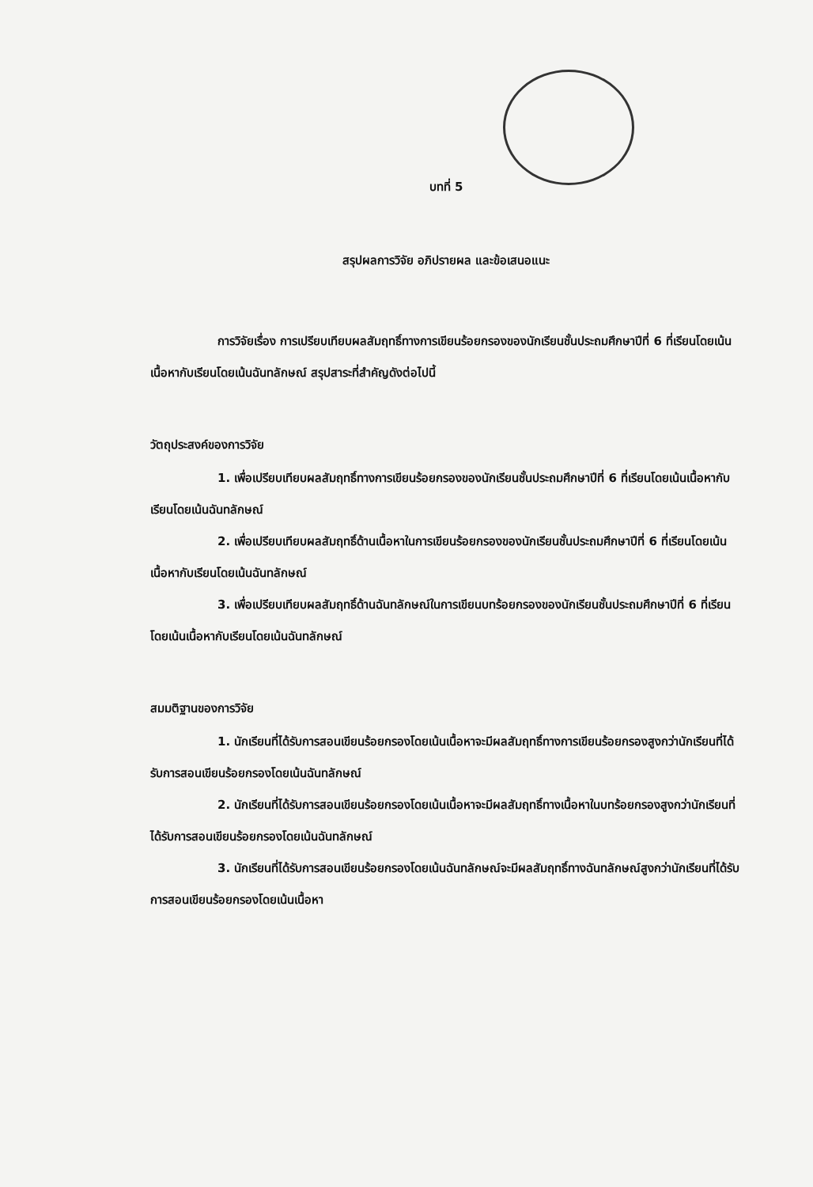บทที่ 5
สรุปผลการวิจัย อภิปรายผล และข้อเสนอแนะ
การวิจัยเรื่อง การเปรียบเทียบผลสัมฤทธิ์ทางการเขียนร้อยกรองของนักเรียนชั้นประถมศึกษาปีที่ 6 ที่เรียนโดยเน้นเนื้อหากับเรียนโดยเน้นฉันทลักษณ์ สรุปสาระที่สำคัญดังต่อไปนี้
วัตถุประสงค์ของการวิจัย
1. เพื่อเปรียบเทียบผลสัมฤทธิ์ทางการเขียนร้อยกรองของนักเรียนชั้นประถมศึกษาปีที่ 6 ที่เรียนโดยเน้นเนื้อหากับเรียนโดยเน้นฉันทลักษณ์
2. เพื่อเปรียบเทียบผลสัมฤทธิ์ด้านเนื้อหาในการเขียนร้อยกรองของนักเรียนชั้นประถมศึกษาปีที่ 6 ที่เรียนโดยเน้นเนื้อหากับเรียนโดยเน้นฉันทลักษณ์
3. เพื่อเปรียบเทียบผลสัมฤทธิ์ด้านฉันทลักษณ์ในการเขียนบทร้อยกรองของนักเรียนชั้นประถมศึกษาปีที่ 6 ที่เรียนโดยเน้นเนื้อหากับเรียนโดยเน้นฉันทลักษณ์
สมมติฐานของการวิจัย
1. นักเรียนที่ได้รับการสอนเขียนร้อยกรองโดยเน้นเนื้อหาจะมีผลสัมฤทธิ์ทางการเขียนร้อยกรองสูงกว่านักเรียนที่ได้รับการสอนเขียนร้อยกรองโดยเน้นฉันทลักษณ์
2. นักเรียนที่ได้รับการสอนเขียนร้อยกรองโดยเน้นเนื้อหาจะมีผลสัมฤทธิ์ทางเนื้อหาในบทร้อยกรองสูงกว่านักเรียนที่ได้รับการสอนเขียนร้อยกรองโดยเน้นฉันทลักษณ์
3. นักเรียนที่ได้รับการสอนเขียนร้อยกรองโดยเน้นฉันทลักษณ์จะมีผลสัมฤทธิ์ทางฉันทลักษณ์สูงกว่านักเรียนที่ได้รับการสอนเขียนร้อยกรองโดยเน้นเนื้อหา